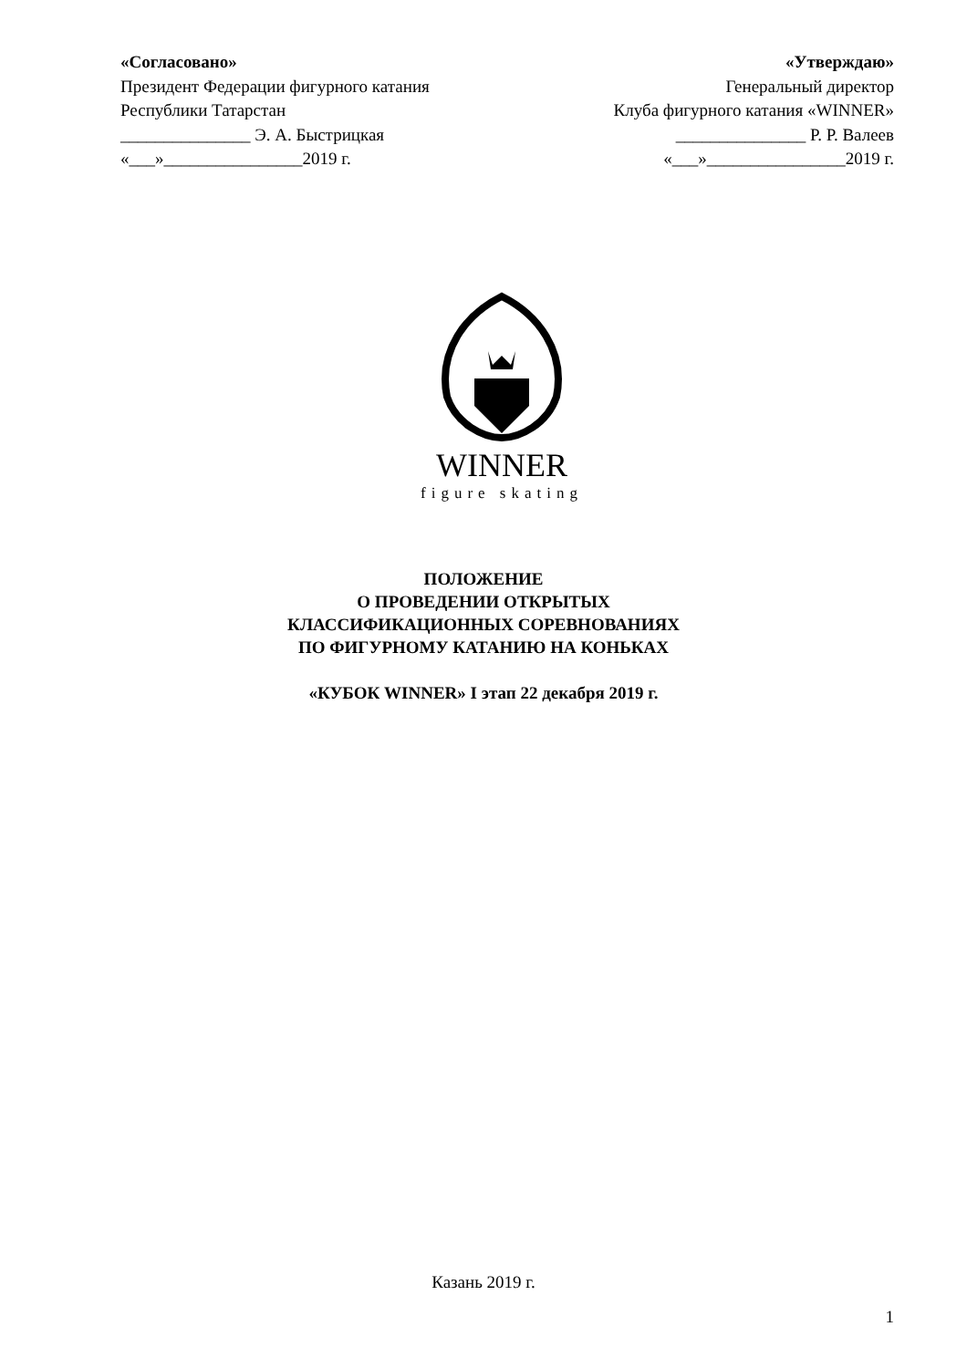«Согласовано»
Президент Федерации фигурного катания
Республики Татарстан
_______________ Э. А. Быстрицкая
«___»________________2019 г.
«Утверждаю»
Генеральный директор
Клуба фигурного катания «WINNER»
_______________ Р. Р. Валеев
«___»________________2019 г.
WINNER
figure skating
ПОЛОЖЕНИЕ
О ПРОВЕДЕНИИ ОТКРЫТЫХ
КЛАССИФИКАЦИОННЫХ СОРЕВНОВАНИЯХ
ПО ФИГУРНОМУ КАТАНИЮ НА КОНЬКАХ
«КУБОК WINNER» I этап 22 декабря 2019 г.
Казань 2019 г.
1